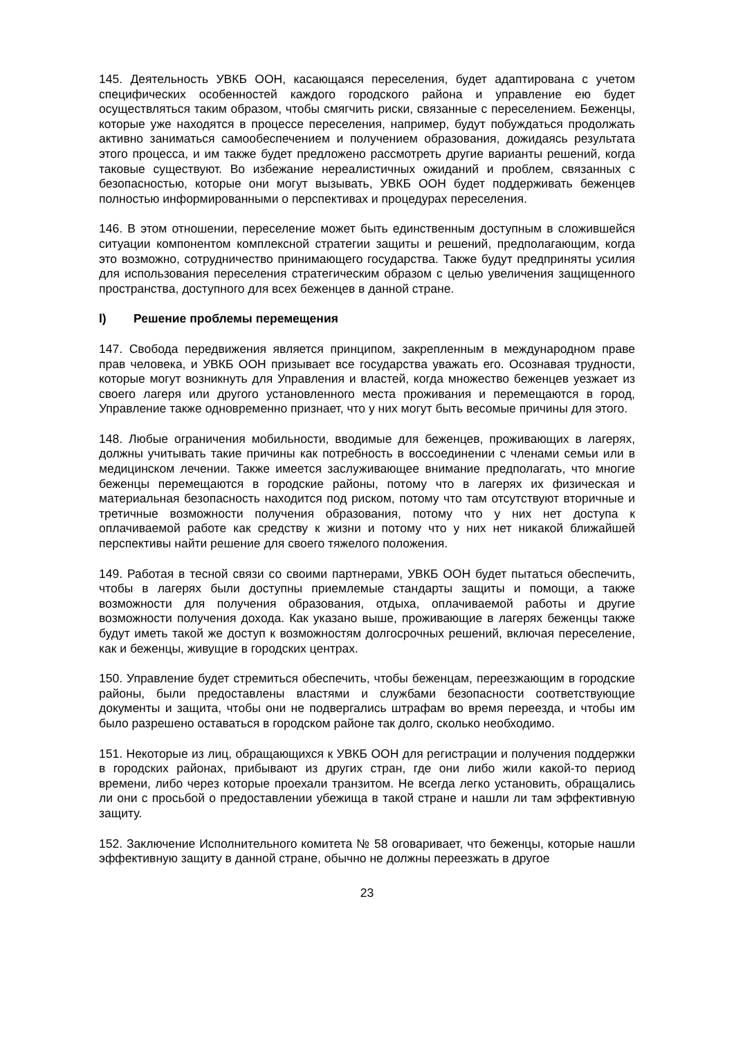145. Деятельность УВКБ ООН, касающаяся переселения, будет адаптирована с учетом специфических особенностей каждого городского района и управление ею будет осуществляться таким образом, чтобы смягчить риски, связанные с переселением. Беженцы, которые уже находятся в процессе переселения, например, будут побуждаться продолжать активно заниматься самообеспечением и получением образования, дожидаясь результата этого процесса, и им также будет предложено рассмотреть другие варианты решений, когда таковые существуют. Во избежание нереалистичных ожиданий и проблем, связанных с безопасностью, которые они могут вызывать, УВКБ ООН будет поддерживать беженцев полностью информированными о перспективах и процедурах переселения.
146. В этом отношении, переселение может быть единственным доступным в сложившейся ситуации компонентом комплексной стратегии защиты и решений, предполагающим, когда это возможно, сотрудничество принимающего государства. Также будут предприняты усилия для использования переселения стратегическим образом с целью увеличения защищенного пространства, доступного для всех беженцев в данной стране.
l) Решение проблемы перемещения
147. Свобода передвижения является принципом, закрепленным в международном праве прав человека, и УВКБ ООН призывает все государства уважать его. Осознавая трудности, которые могут возникнуть для Управления и властей, когда множество беженцев уезжает из своего лагеря или другого установленного места проживания и перемещаются в город, Управление также одновременно признает, что у них могут быть весомые причины для этого.
148. Любые ограничения мобильности, вводимые для беженцев, проживающих в лагерях, должны учитывать такие причины как потребность в воссоединении с членами семьи или в медицинском лечении. Также имеется заслуживающее внимание предполагать, что многие беженцы перемещаются в городские районы, потому что в лагерях их физическая и материальная безопасность находится под риском, потому что там отсутствуют вторичные и третичные возможности получения образования, потому что у них нет доступа к оплачиваемой работе как средству к жизни и потому что у них нет никакой ближайшей перспективы найти решение для своего тяжелого положения.
149. Работая в тесной связи со своими партнерами, УВКБ ООН будет пытаться обеспечить, чтобы в лагерях были доступны приемлемые стандарты защиты и помощи, а также возможности для получения образования, отдыха, оплачиваемой работы и другие возможности получения дохода. Как указано выше, проживающие в лагерях беженцы также будут иметь такой же доступ к возможностям долгосрочных решений, включая переселение, как и беженцы, живущие в городских центрах.
150. Управление будет стремиться обеспечить, чтобы беженцам, переезжающим в городские районы, были предоставлены властями и службами безопасности соответствующие документы и защита, чтобы они не подвергались штрафам во время переезда, и чтобы им было разрешено оставаться в городском районе так долго, сколько необходимо.
151. Некоторые из лиц, обращающихся к УВКБ ООН для регистрации и получения поддержки в городских районах, прибывают из других стран, где они либо жили какой-то период времени, либо через которые проехали транзитом. Не всегда легко установить, обращались ли они с просьбой о предоставлении убежища в такой стране и нашли ли там эффективную защиту.
152. Заключение Исполнительного комитета № 58 оговаривает, что беженцы, которые нашли эффективную защиту в данной стране, обычно не должны переезжать в другое
23